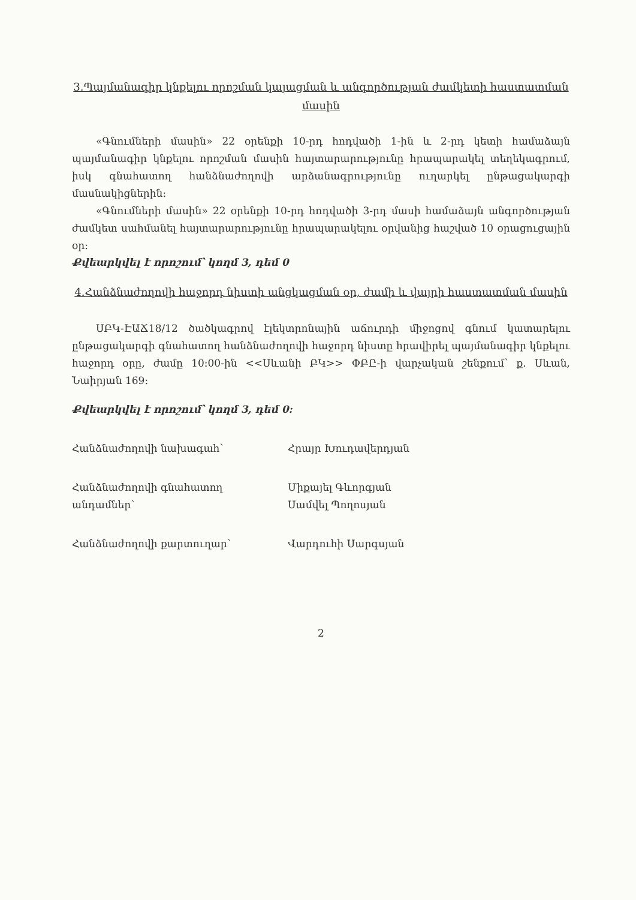3.Պայմանագիր կնքելու որոշման կայացման և անգործության ժամկետի հաստատման մասին
«Գնումների մասին» 22 օրենքի 10-րդ հոդվածի 1-ին և 2-րդ կետի համաձայն պայմանագիր կնքելու որոշման մասին հայտարարությունը հրապարակել տեղեկագրում, իսկ գնահատող հանձնաժողովի արձանագրությունը ուղարկել ընթացակարգի մասնակիցներին:
«Գնումների մասին» 22 օրենքի 10-րդ հոդվածի 3-րդ մասի համաձայն անգործության ժամկետ սահմանել հայտարարությունը հրապարակելու օրվանից հաշված 10 օրացուցային օր:
Քվեարկվել է որոշում՝ կողմ 3, դեմ 0
4.Հանձնաժողովի հաջորդ նիստի անցկացման օր, ժամի և վայրի հաստատման մասին
ՍԲԿ-ԷԱՃ18/12 ծածկագրով էլեկտրոնային աճուրդի միջոցով գնում կատարելու ընթացակարգի գնահատող հանձնաժողովի հաջորդ նիստը հրավիրել պայմանագիր կնքելու հաջորդ օրը, ժամը 10:00-ին <<Սևանի ԲԿ>> ՓԲԸ-ի վարչական շենքում՝ ք. Սևան, Նաիրյան 169:
Քվեարկվել է որոշում՝ կողմ 3, դեմ 0:
Հանձնաժողովի նախագահ՝ Հրայր Խուդավերդյան
Հանձնաժողովի գնահատող անդամներ՝
Միքայել Գևորգյան
Սամվել Պողոսյան
Հանձնաժողովի քարտուղար՝ Վարդուհի Սարգսյան
2